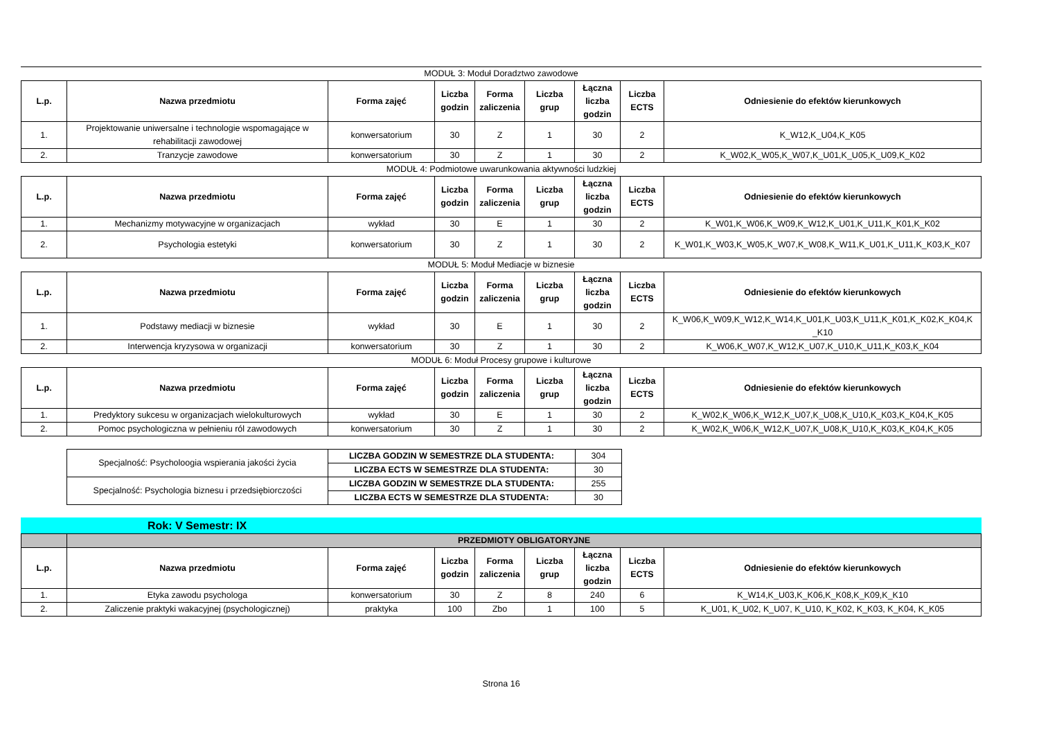MODUŁ 3: Moduł Doradztwo zawodowe
| L.p. | Nazwa przedmiotu | Forma zajęć | Liczba godzin | Forma zaliczenia | Liczba grup | Łączna liczba godzin | Liczba ECTS | Odniesienie do efektów kierunkowych |
| --- | --- | --- | --- | --- | --- | --- | --- | --- |
| 1. | Projektowanie uniwersalne i technologie wspomagające w rehabilitacji zawodowej | konwersatorium | 30 | Z | 1 | 30 | 2 | K_W12,K_U04,K_K05 |
| 2. | Tranzycje zawodowe | konwersatorium | 30 | Z | 1 | 30 | 2 | K_W02,K_W05,K_W07,K_U01,K_U05,K_U09,K_K02 |
MODUŁ 4: Podmiotowe uwarunkowania aktywności ludzkiej
| L.p. | Nazwa przedmiotu | Forma zajęć | Liczba godzin | Forma zaliczenia | Liczba grup | Łączna liczba godzin | Liczba ECTS | Odniesienie do efektów kierunkowych |
| --- | --- | --- | --- | --- | --- | --- | --- | --- |
| 1. | Mechanizmy motywacyjne w organizacjach | wykład | 30 | E | 1 | 30 | 2 | K_W01,K_W06,K_W09,K_W12,K_U01,K_U11,K_K01,K_K02 |
| 2. | Psychologia estetyki | konwersatorium | 30 | Z | 1 | 30 | 2 | K_W01,K_W03,K_W05,K_W07,K_W08,K_W11,K_U01,K_U11,K_K03,K_K07 |
MODUŁ 5: Moduł Mediacje w biznesie
| L.p. | Nazwa przedmiotu | Forma zajęć | Liczba godzin | Forma zaliczenia | Liczba grup | Łączna liczba godzin | Liczba ECTS | Odniesienie do efektów kierunkowych |
| --- | --- | --- | --- | --- | --- | --- | --- | --- |
| 1. | Podstawy mediacji w biznesie | wykład | 30 | E | 1 | 30 | 2 | K_W06,K_W09,K_W12,K_W14,K_U01,K_U03,K_U11,K_K01,K_K02,K_K04,K _K10 |
| 2. | Interwencja kryzysowa w organizacji | konwersatorium | 30 | Z | 1 | 30 | 2 | K_W06,K_W07,K_W12,K_U07,K_U10,K_U11,K_K03,K_K04 |
MODUŁ 6: Moduł Procesy grupowe i kulturowe
| L.p. | Nazwa przedmiotu | Forma zajęć | Liczba godzin | Forma zaliczenia | Liczba grup | Łączna liczba godzin | Liczba ECTS | Odniesienie do efektów kierunkowych |
| --- | --- | --- | --- | --- | --- | --- | --- | --- |
| 1. | Predyktory sukcesu w organizacjach wielokulturowych | wykład | 30 | E | 1 | 30 | 2 | K_W02,K_W06,K_W12,K_U07,K_U08,K_U10,K_K03,K_K04,K_K05 |
| 2. | Pomoc psychologiczna w pełnieniu ról zawodowych | konwersatorium | 30 | Z | 1 | 30 | 2 | K_W02,K_W06,K_W12,K_U07,K_U08,K_U10,K_K03,K_K04,K_K05 |
| Specjalność: Psycholoogia wspierania jakości życia | LICZBA GODZIN W SEMESTRZE DLA STUDENTA: | 304 |
| | LICZBA ECTS W SEMESTRZE DLA STUDENTA: | 30 |
| Specjalność: Psychologia biznesu i przedsiębiorczości | LICZBA GODZIN W SEMESTRZE DLA STUDENTA: | 255 |
| | LICZBA ECTS W SEMESTRZE DLA STUDENTA: | 30 |
Rok: V Semestr: IX
| | PRZEDMIOTY OBLIGATORYJNE | | | | | | | |
| L.p. | Nazwa przedmiotu | Forma zajęć | Liczba godzin | Forma zaliczenia | Liczba grup | Łączna liczba godzin | Liczba ECTS | Odniesienie do efektów kierunkowych |
| 1. | Etyka zawodu psychologa | konwersatorium | 30 | Z | 8 | 240 | 6 | K_W14,K_U03,K_K06,K_K08,K_K09,K_K10 |
| 2. | Zaliczenie praktyki wakacyjnej (psychologicznej) | praktyka | 100 | Zbo | 1 | 100 | 5 | K_U01, K_U02, K_U07, K_U10, K_K02, K_K03, K_K04, K_K05 |
Strona 16